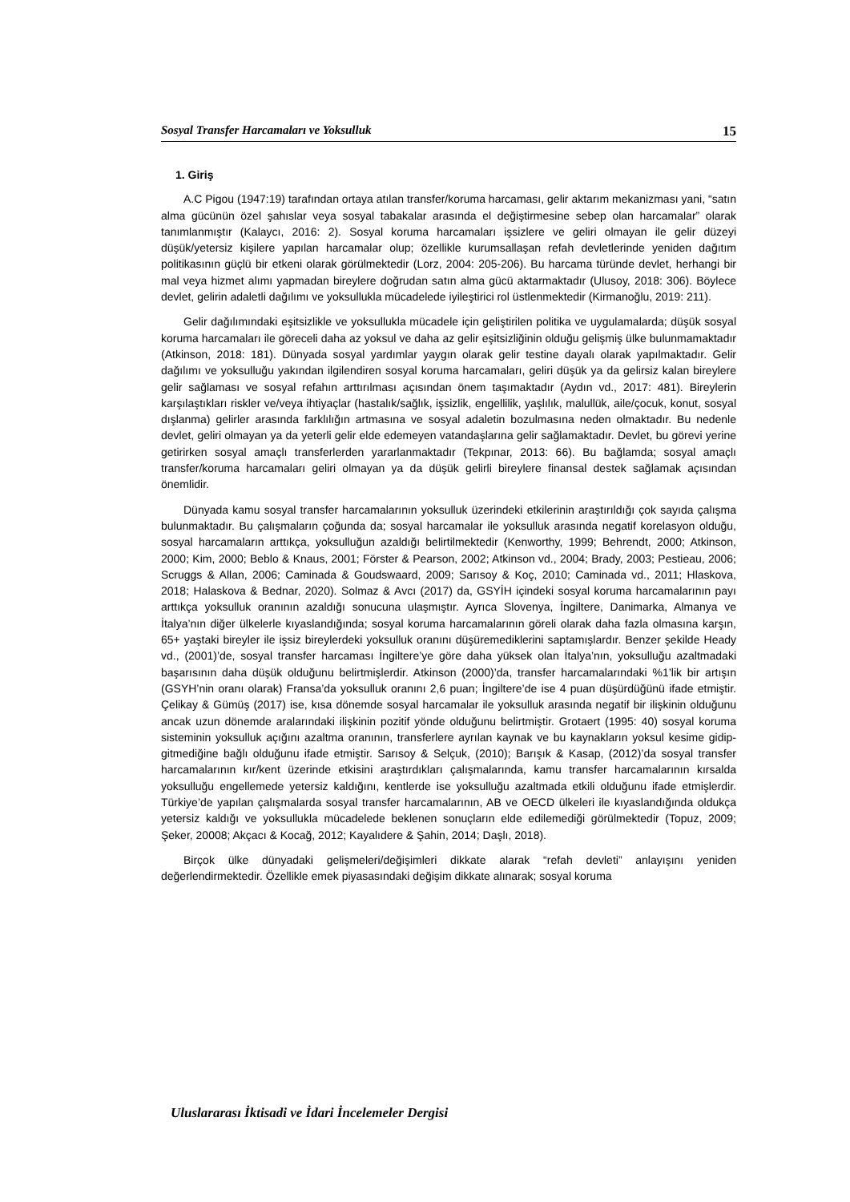Sosyal Transfer Harcamaları ve Yoksulluk 15
1. Giriş
A.C Pigou (1947:19) tarafından ortaya atılan transfer/koruma harcaması, gelir aktarım mekanizması yani, “satın alma gücünün özel şahıslar veya sosyal tabakalar arasında el değiştirmesine sebep olan harcamalar” olarak tanımlanmıştır (Kalaycı, 2016: 2). Sosyal koruma harcamaları işsizlere ve geliri olmayan ile gelir düzeyi düşük/yetersiz kişilere yapılan harcamalar olup; özellikle kurumsallaşan refah devletlerinde yeniden dağıtım politikasının güçlü bir etkeni olarak görülmektedir (Lorz, 2004: 205-206). Bu harcama türünde devlet, herhangi bir mal veya hizmet alımı yapmadan bireylere doğrudan satın alma gücü aktarmaktadır (Ulusoy, 2018: 306). Böylece devlet, gelirin adaletli dağılımı ve yoksullukla mücadelede iyileştirici rol üstlenmektedir (Kirmanoğlu, 2019: 211).
Gelir dağılımındaki eşitsizlikle ve yoksullukla mücadele için geliştirilen politika ve uygulamalarda; düşük sosyal koruma harcamaları ile göreceli daha az yoksul ve daha az gelir eşitsizliğinin olduğu gelişmiş ülke bulunmamaktadır (Atkinson, 2018: 181). Dünyada sosyal yardımlar yaygın olarak gelir testine dayalı olarak yapılmaktadır. Gelir dağılımı ve yoksulluğu yakından ilgilendiren sosyal koruma harcamaları, geliri düşük ya da gelirsiz kalan bireylere gelir sağlaması ve sosyal refahın arttırılması açısından önem taşımaktadır (Aydın vd., 2017: 481). Bireylerin karşılaştıkları riskler ve/veya ihtiyaçlar (hastalık/sağlık, işsizlik, engellilik, yaşlılık, malullük, aile/çocuk, konut, sosyal dışlanma) gelirler arasında farklılığın artmasına ve sosyal adaletin bozulmasına neden olmaktadır. Bu nedenle devlet, geliri olmayan ya da yeterli gelir elde edemeyen vatandaşlarına gelir sağlamaktadır. Devlet, bu görevi yerine getirirken sosyal amaçlı transferlerden yararlanmaktadır (Tekpınar, 2013: 66). Bu bağlamda; sosyal amaçlı transfer/koruma harcamaları geliri olmayan ya da düşük gelirli bireylere finansal destek sağlamak açısından önemlidir.
Dünyada kamu sosyal transfer harcamalarının yoksulluk üzerindeki etkilerinin araştırıldığı çok sayıda çalışma bulunmaktadır. Bu çalışmaların çoğunda da; sosyal harcamalar ile yoksulluk arasında negatif korelasyon olduğu, sosyal harcamaların arttıkça, yoksulluğun azaldığı belirtilmektedir (Kenworthy, 1999; Behrendt, 2000; Atkinson, 2000; Kim, 2000; Beblo & Knaus, 2001; Förster & Pearson, 2002; Atkinson vd., 2004; Brady, 2003; Pestieau, 2006; Scruggs & Allan, 2006; Caminada & Goudswaard, 2009; Sarısoy & Koç, 2010; Caminada vd., 2011; Hlaskova, 2018; Halaskova & Bednar, 2020). Solmaz & Avcı (2017) da, GSYİH içindeki sosyal koruma harcamalarının payı arttıkça yoksulluk oranının azaldığı sonucuna ulaşmıştır. Ayrıca Slovenya, İngiltere, Danimarka, Almanya ve İtalya’nın diğer ülkelerle kıyaslandığında; sosyal koruma harcamalarının göreli olarak daha fazla olmasına karşın, 65+ yaştaki bireyler ile işsiz bireylerdeki yoksulluk oranını düşüremediklerini saptamışlardır. Benzer şekilde Heady vd., (2001)’de, sosyal transfer harcaması İngiltere’ye göre daha yüksek olan İtalya’nın, yoksulluğu azaltmadaki başarısının daha düşük olduğunu belirtmişlerdir. Atkinson (2000)’da, transfer harcamalarındaki %1’lik bir artışın (GSYH’nin oranı olarak) Fransa’da yoksulluk oranını 2,6 puan; İngiltere’de ise 4 puan düşürdüğünü ifade etmiştir. Çelikay & Gümüş (2017) ise, kısa dönemde sosyal harcamalar ile yoksulluk arasında negatif bir ilişkinin olduğunu ancak uzun dönemde aralarındaki ilişkinin pozitif yönde olduğunu belirtmiştir. Grotaert (1995: 40) sosyal koruma sisteminin yoksulluk açığını azaltma oranının, transferlere ayrılan kaynak ve bu kaynakların yoksul kesime gidip-gitmediğine bağlı olduğunu ifade etmiştir. Sarısoy & Selçuk, (2010); Barışık & Kasap, (2012)’da sosyal transfer harcamalarının kır/kent üzerinde etkisini araştırdıkları çalışmalarında, kamu transfer harcamalarının kırsalda yoksulluğu engellemede yetersiz kaldığını, kentlerde ise yoksulluğu azaltmada etkili olduğunu ifade etmişlerdir. Türkiye’de yapılan çalışmalarda sosyal transfer harcamalarının, AB ve OECD ülkeleri ile kıyaslandığında oldukça yetersiz kaldığı ve yoksullukla mücadelede beklenen sonuçların elde edilemediği görülmektedir (Topuz, 2009; Şeker, 20008; Akçacı & Kocağ, 2012; Kayalıdere & Şahin, 2014; Daşlı, 2018).
Birçok ülke dünyadaki gelişmeleri/değişimleri dikkate alarak “refah devleti” anlayışını yeniden değerlendirmektedir. Özellikle emek piyasasındaki değişim dikkate alınarak; sosyal koruma
Uluslararası İktisadi ve İdari İncelemeler Dergisi